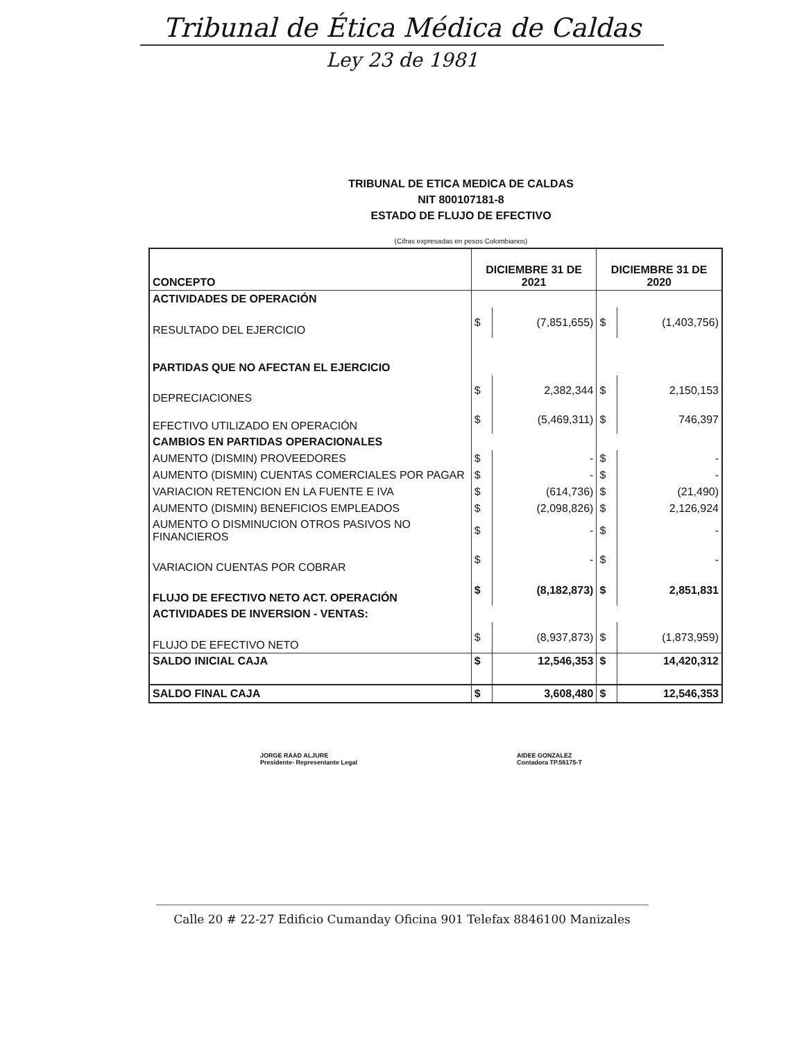Tribunal de Ética Médica de Caldas
Ley 23 de 1981
TRIBUNAL DE ETICA MEDICA DE CALDAS
NIT 800107181-8
ESTADO DE FLUJO DE EFECTIVO
(Cifras expresadas en pesos Colombianos)
| CONCEPTO | DICIEMBRE 31 DE 2021 | | DICIEMBRE 31 DE 2020 | |
| ACTIVIDADES DE OPERACIÓN | | | | |
| RESULTADO DEL EJERCICIO | $ | (7,851,655) | $ | (1,403,756) |
| PARTIDAS QUE NO AFECTAN EL EJERCICIO | | | | |
| DEPRECIACIONES | $ | 2,382,344 | $ | 2,150,153 |
| EFECTIVO UTILIZADO EN OPERACIÓN | $ | (5,469,311) | $ | 746,397 |
| CAMBIOS EN PARTIDAS OPERACIONALES | | | | |
| AUMENTO (DISMIN) PROVEEDORES | $ | - | $ | - |
| AUMENTO (DISMIN) CUENTAS COMERCIALES POR PAGAR | $ | - | $ | - |
| VARIACION RETENCION EN LA FUENTE E IVA | $ | (614,736) | $ | (21,490) |
| AUMENTO (DISMIN) BENEFICIOS EMPLEADOS | $ | (2,098,826) | $ | 2,126,924 |
| AUMENTO O DISMINUCION OTROS PASIVOS NO FINANCIEROS | $ | - | $ | - |
| VARIACION CUENTAS POR COBRAR | $ | - | $ | - |
| FLUJO DE EFECTIVO NETO ACT. OPERACIÓN | $ | (8,182,873) | $ | 2,851,831 |
| ACTIVIDADES DE INVERSION - VENTAS: | | | | |
| FLUJO DE EFECTIVO NETO | $ | (8,937,873) | $ | (1,873,959) |
| SALDO INICIAL CAJA | $ | 12,546,353 | $ | 14,420,312 |
| SALDO FINAL CAJA | $ | 3,608,480 | $ | 12,546,353 |
JORGE RAAD ALJURE
Presidente- Representante Legal
AIDEE GONZALEZ
Contadora TP.56175-T
Calle 20 # 22-27 Edificio Cumanday Oficina 901 Telefax 8846100 Manizales